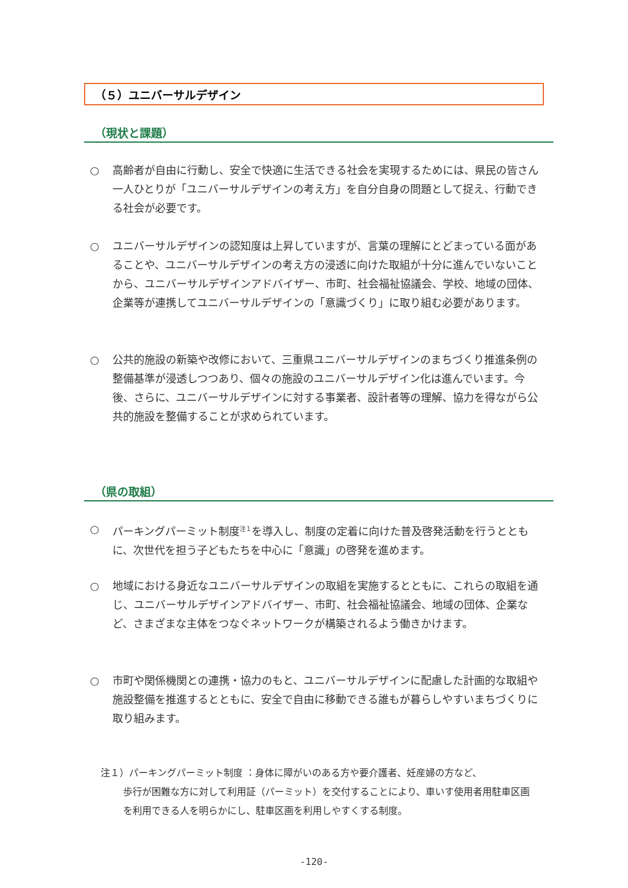（５）ユニバーサルデザイン
（現状と課題）
○ 高齢者が自由に行動し、安全で快適に生活できる社会を実現するためには、県民の皆さん一人ひとりが「ユニバーサルデザインの考え方」を自分自身の問題として捉え、行動できる社会が必要です。
○ ユニバーサルデザインの認知度は上昇していますが、言葉の理解にとどまっている面があることや、ユニバーサルデザインの考え方の浸透に向けた取組が十分に進んでいないことから、ユニバーサルデザインアドバイザー、市町、社会福祉協議会、学校、地域の団体、企業等が連携してユニバーサルデザインの「意識づくり」に取り組む必要があります。
○ 公共的施設の新築や改修において、三重県ユニバーサルデザインのまちづくり推進条例の整備基準が浸透しつつあり、個々の施設のユニバーサルデザイン化は進んでいます。今後、さらに、ユニバーサルデザインに対する事業者、設計者等の理解、協力を得ながら公共的施設を整備することが求められています。
（県の取組）
○ パーキングパーミット制度<sup>注１</sup>を導入し、制度の定着に向けた普及啓発活動を行うとともに、次世代を担う子どもたちを中心に「意識」の啓発を進めます。
○ 地域における身近なユニバーサルデザインの取組を実施するとともに、これらの取組を通じ、ユニバーサルデザインアドバイザー、市町、社会福祉協議会、地域の団体、企業など、さまざまな主体をつなぐネットワークが構築されるよう働きかけます。
○ 市町や関係機関との連携・協力のもと、ユニバーサルデザインに配慮した計画的な取組や施設整備を推進するとともに、安全で自由に移動できる誰もが暮らしやすいまちづくりに取り組みます。
注１）パーキングパーミット制度 ：身体に障がいのある方や要介護者、妊産婦の方など、
歩行が困難な方に対して利用証（パーミット）を交付することにより、車いす使用者用駐車区画を利用できる人を明らかにし、駐車区画を利用しやすくする制度。
-120-